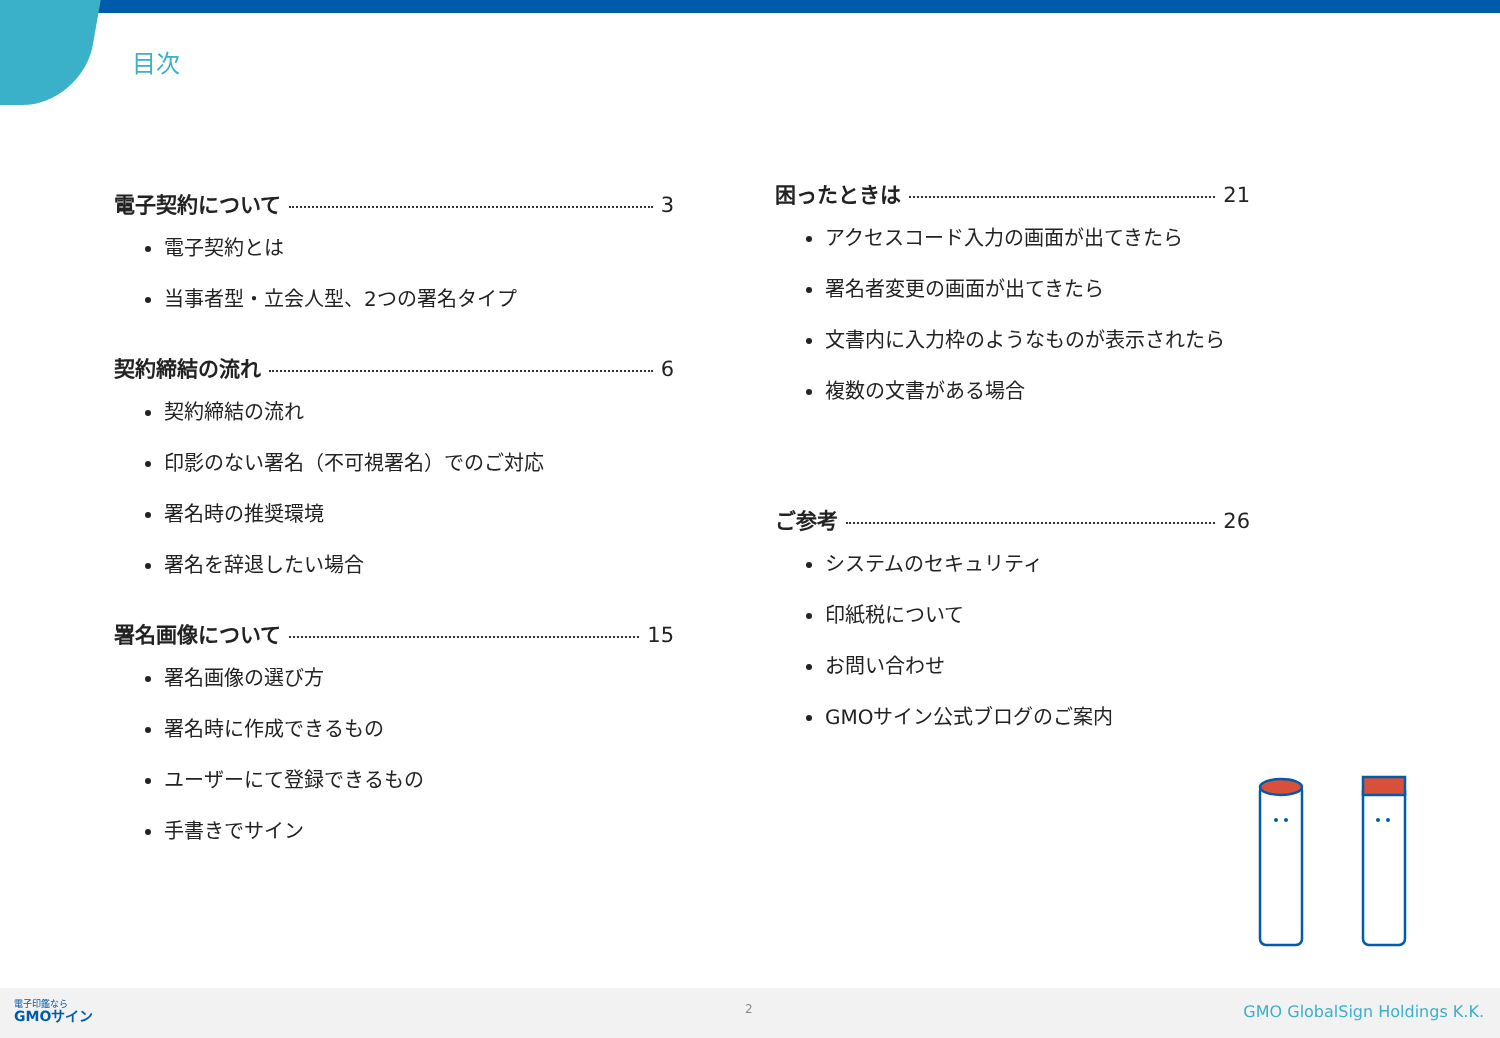目次
電子契約について 3
電子契約とは
当事者型・立会人型、2つの署名タイプ
契約締結の流れ 6
契約締結の流れ
印影のない署名（不可視署名）でのご対応
署名時の推奨環境
署名を辞退したい場合
署名画像について 15
署名画像の選び方
署名時に作成できるもの
ユーザーにて登録できるもの
手書きでサイン
困ったときは 21
アクセスコード入力の画面が出てきたら
署名者変更の画面が出てきたら
文書内に入力枠のようなものが表示されたら
複数の文書がある場合
ご参考 26
システムのセキュリティ
印紙税について
お問い合わせ
GMOサイン公式ブログのご案内
電子印鑑なら
GMOサイン
2 GMO GlobalSign Holdings K.K.